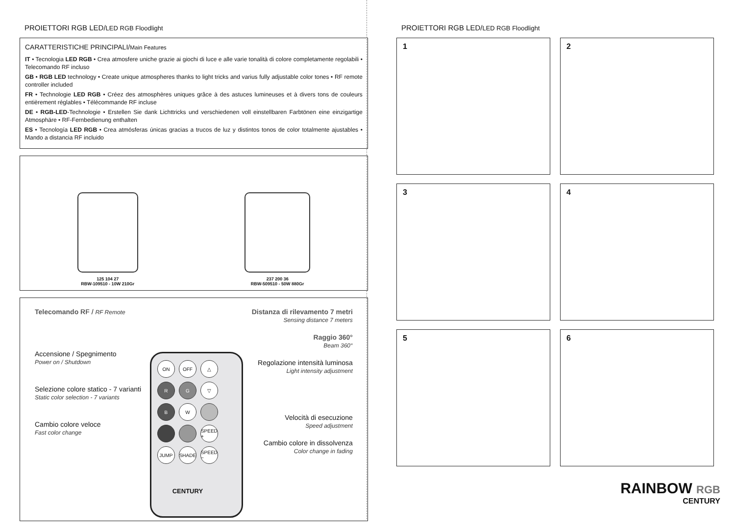PROIETTORI RGB LED/LED RGB Floodlight
CARATTERISTICHE PRINCIPALI/Main Features
IT • Tecnologia LED RGB • Crea atmosfere uniche grazie ai giochi di luce e alle varie tonalità di colore completamente regolabili • Telecomando RF incluso
GB • RGB LED technology • Create unique atmospheres thanks to light tricks and varius fully adjustable color tones • RF remote controller included
FR • Technologie LED RGB • Créez des atmosphères uniques grâce à des astuces lumineuses et à divers tons de couleurs entièrement réglables • Télécommande RF incluse
DE • RGB-LED-Technologie • Erstellen Sie dank Lichttricks und verschiedenen voll einstellbaren Farbtönen eine einzigartige Atmosphäre • RF-Fernbedienung enthalten
ES • Tecnología LED RGB • Crea atmósferas únicas gracias a trucos de luz y distintos tonos de color totalmente ajustables • Mando a distancia RF incluido
125 104 27
RBW-109510 - 10W 210Gr
237 200 36
RBW-509510 - 50W 880Gr
Telecomando RF / RF Remote
Accensione / Spegnimento
Power on / Shutdown
Selezione colore statico - 7 varianti
Static color selection - 7 variants
Cambio colore veloce
Fast color change
ON OFF △ RG ▽ BW SPEED + JUMP SHADE SPEED −
CENTURY
Distanza di rilevamento 7 metri
Sensing distance 7 meters
Raggio 360°
Beam 360°
Regolazione intensità luminosa
Light intensity adjustment
Velocità di esecuzione
Speed adjustment
Cambio colore in dissolvenza
Color change in fading
PROIETTORI RGB LED/LED RGB Floodlight
1
2
3
4
5
6
RAINBOW RGB
CENTURY